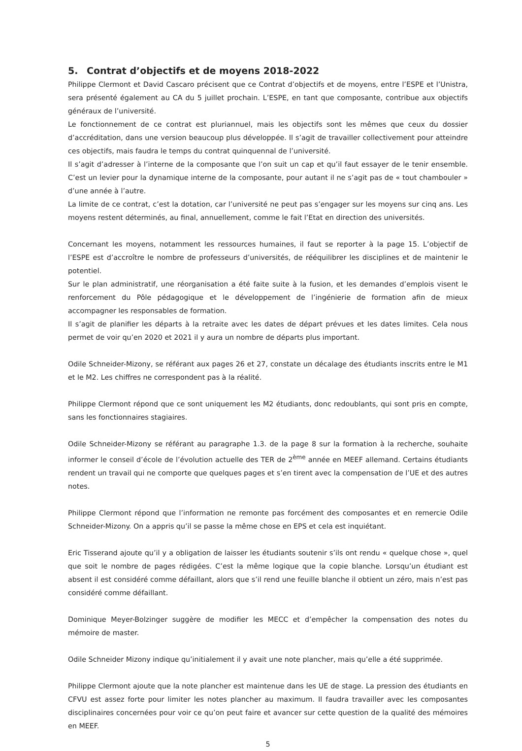5. Contrat d’objectifs et de moyens 2018-2022
Philippe Clermont et David Cascaro précisent que ce Contrat d’objectifs et de moyens, entre l’ESPE et l’Unistra, sera présenté également au CA du 5 juillet prochain. L’ESPE, en tant que composante, contribue aux objectifs généraux de l’université.
Le fonctionnement de ce contrat est pluriannuel, mais les objectifs sont les mêmes que ceux du dossier d’accréditation, dans une version beaucoup plus développée. Il s’agit de travailler collectivement pour atteindre ces objectifs, mais faudra le temps du contrat quinquennal de l’université.
Il s’agit d’adresser à l’interne de la composante que l’on suit un cap et qu’il faut essayer de le tenir ensemble. C’est un levier pour la dynamique interne de la composante, pour autant il ne s’agit pas de « tout chambouler » d’une année à l’autre.
La limite de ce contrat, c’est la dotation, car l’université ne peut pas s’engager sur les moyens sur cinq ans. Les moyens restent déterminés, au final, annuellement, comme le fait l’Etat en direction des universités.
Concernant les moyens, notamment les ressources humaines, il faut se reporter à la page 15. L’objectif de l’ESPE est d’accroître le nombre de professeurs d’universités, de rééquilibrer les disciplines et de maintenir le potentiel.
Sur le plan administratif, une réorganisation a été faite suite à la fusion, et les demandes d’emplois visent le renforcement du Pôle pédagogique et le développement de l’ingénierie de formation afin de mieux accompagner les responsables de formation.
Il s’agit de planifier les départs à la retraite avec les dates de départ prévues et les dates limites. Cela nous permet de voir qu’en 2020 et 2021 il y aura un nombre de départs plus important.
Odile Schneider-Mizony, se référant aux pages 26 et 27, constate un décalage des étudiants inscrits entre le M1 et le M2. Les chiffres ne correspondent pas à la réalité.
Philippe Clermont répond que ce sont uniquement les M2 étudiants, donc redoublants, qui sont pris en compte, sans les fonctionnaires stagiaires.
Odile Schneider-Mizony se référant au paragraphe 1.3. de la page 8 sur la formation à la recherche, souhaite informer le conseil d’école de l’évolution actuelle des TER de 2<sup>ème</sup> année en MEEF allemand. Certains étudiants rendent un travail qui ne comporte que quelques pages et s’en tirent avec la compensation de l’UE et des autres notes.
Philippe Clermont répond que l’information ne remonte pas forcément des composantes et en remercie Odile Schneider-Mizony. On a appris qu’il se passe la même chose en EPS et cela est inquiétant.
Eric Tisserand ajoute qu’il y a obligation de laisser les étudiants soutenir s’ils ont rendu « quelque chose », quel que soit le nombre de pages rédigées. C’est la même logique que la copie blanche. Lorsqu’un étudiant est absent il est considéré comme défaillant, alors que s’il rend une feuille blanche il obtient un zéro, mais n’est pas considéré comme défaillant.
Dominique Meyer-Bolzinger suggère de modifier les MECC et d’empêcher la compensation des notes du mémoire de master.
Odile Schneider Mizony indique qu’initialement il y avait une note plancher, mais qu’elle a été supprimée.
Philippe Clermont ajoute que la note plancher est maintenue dans les UE de stage. La pression des étudiants en CFVU est assez forte pour limiter les notes plancher au maximum. Il faudra travailler avec les composantes disciplinaires concernées pour voir ce qu’on peut faire et avancer sur cette question de la qualité des mémoires en MEEF.
5